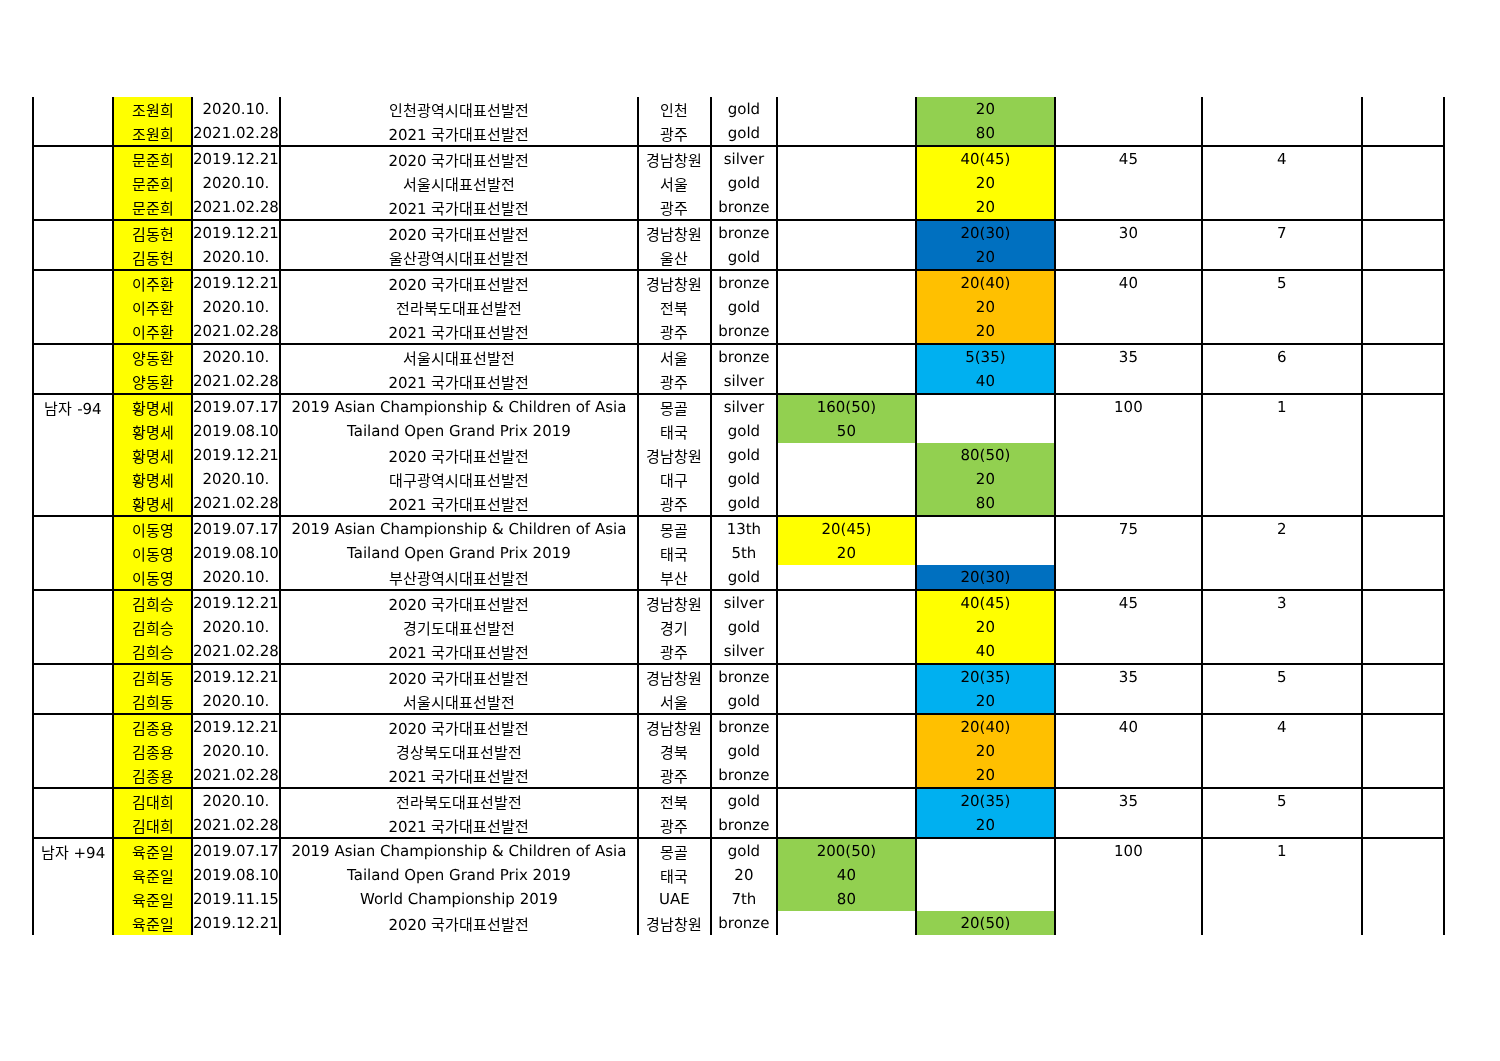| | 조원희 | 2020.10. | 인천광역시대표선발전 | 인천 | gold | | 20 | | | |
| | 조원희 | 2021.02.28 | 2021 국가대표선발전 | 광주 | gold | | 80 | | | |
| | 문준희 | 2019.12.21 | 2020 국가대표선발전 | 경남창원 | silver | | 40(45) | 45 | 4 | |
| | 문준희 | 2020.10. | 서울시대표선발전 | 서울 | gold | | 20 | | | |
| | 문준희 | 2021.02.28 | 2021 국가대표선발전 | 광주 | bronze | | 20 | | | |
| | 김동헌 | 2019.12.21 | 2020 국가대표선발전 | 경남창원 | bronze | | 20(30) | 30 | 7 | |
| | 김동헌 | 2020.10. | 울산광역시대표선발전 | 울산 | gold | | 20 | | | |
| | 이주환 | 2019.12.21 | 2020 국가대표선발전 | 경남창원 | bronze | | 20(40) | 40 | 5 | |
| | 이주환 | 2020.10. | 전라북도대표선발전 | 전북 | gold | | 20 | | | |
| | 이주환 | 2021.02.28 | 2021 국가대표선발전 | 광주 | bronze | | 20 | | | |
| | 양동환 | 2020.10. | 서울시대표선발전 | 서울 | bronze | | 5(35) | 35 | 6 | |
| | 양동환 | 2021.02.28 | 2021 국가대표선발전 | 광주 | silver | | 40 | | | |
| 남자 -94 | 황명세 | 2019.07.17 | 2019 Asian Championship & Children of Asia | 몽골 | silver | 160(50) | | 100 | 1 | |
| | 황명세 | 2019.08.10 | Tailand Open Grand Prix 2019 | 태국 | gold | 50 | | | | |
| | 황명세 | 2019.12.21 | 2020 국가대표선발전 | 경남창원 | gold | | 80(50) | | | |
| | 황명세 | 2020.10. | 대구광역시대표선발전 | 대구 | gold | | 20 | | | |
| | 황명세 | 2021.02.28 | 2021 국가대표선발전 | 광주 | gold | | 80 | | | |
| | 이동영 | 2019.07.17 | 2019 Asian Championship & Children of Asia | 몽골 | 13th | 20(45) | | 75 | 2 | |
| | 이동영 | 2019.08.10 | Tailand Open Grand Prix 2019 | 태국 | 5th | 20 | | | | |
| | 이동영 | 2020.10. | 부산광역시대표선발전 | 부산 | gold | | 20(30) | | | |
| | 김희승 | 2019.12.21 | 2020 국가대표선발전 | 경남창원 | silver | | 40(45) | 45 | 3 | |
| | 김희승 | 2020.10. | 경기도대표선발전 | 경기 | gold | | 20 | | | |
| | 김희승 | 2021.02.28 | 2021 국가대표선발전 | 광주 | silver | | 40 | | | |
| | 김희동 | 2019.12.21 | 2020 국가대표선발전 | 경남창원 | bronze | | 20(35) | 35 | 5 | |
| | 김희동 | 2020.10. | 서울시대표선발전 | 서울 | gold | | 20 | | | |
| | 김종용 | 2019.12.21 | 2020 국가대표선발전 | 경남창원 | bronze | | 20(40) | 40 | 4 | |
| | 김종용 | 2020.10. | 경상북도대표선발전 | 경북 | gold | | 20 | | | |
| | 김종용 | 2021.02.28 | 2021 국가대표선발전 | 광주 | bronze | | 20 | | | |
| | 김대희 | 2020.10. | 전라북도대표선발전 | 전북 | gold | | 20(35) | 35 | 5 | |
| | 김대희 | 2021.02.28 | 2021 국가대표선발전 | 광주 | bronze | | 20 | | | |
| 남자 +94 | 육준일 | 2019.07.17 | 2019 Asian Championship & Children of Asia | 몽골 | gold | 200(50) | | 100 | 1 | |
| | 육준일 | 2019.08.10 | Tailand Open Grand Prix 2019 | 태국 | 20 | 40 | | | | |
| | 육준일 | 2019.11.15 | World Championship 2019 | UAE | 7th | 80 | | | | |
| | 육준일 | 2019.12.21 | 2020 국가대표선발전 | 경남창원 | bronze | | 20(50) | | | |